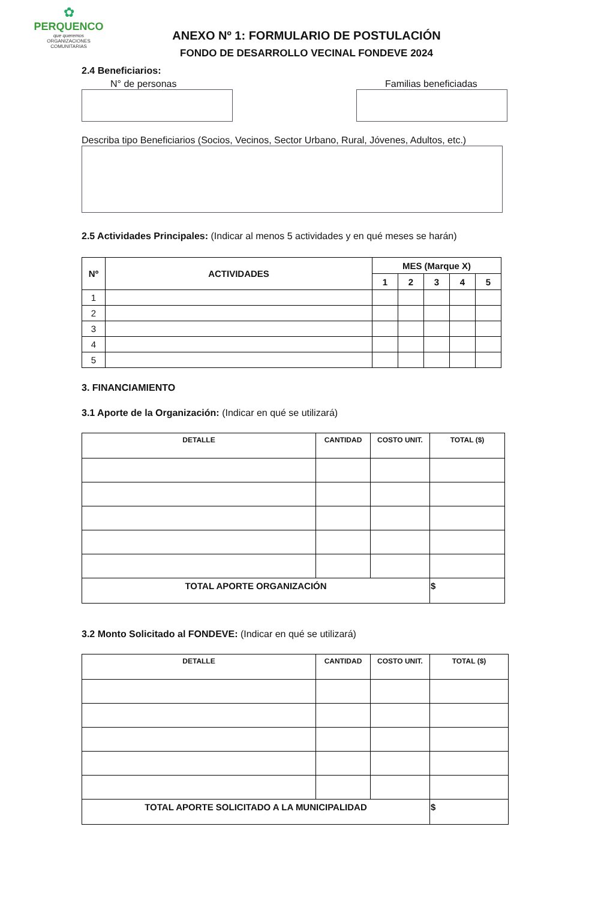✿
PERQUENCO
que queremos
ORGANIZACIONES
COMUNITARIAS
ANEXO Nº 1: FORMULARIO DE POSTULACIÓN
FONDO DE DESARROLLO VECINAL FONDEVE 2024
2.4 Beneficiarios:
N° de personas Familias beneficiadas
Describa tipo Beneficiarios (Socios, Vecinos, Sector Urbano, Rural, Jóvenes, Adultos, etc.)
2.5 Actividades Principales: (Indicar al menos 5 actividades y en qué meses se harán)
| Nº | ACTIVIDADES | MES (Marque X) | | | | |
| --- | --- | --- | --- | --- | --- | --- |
| | | 1 | 2 | 3 | 4 | 5 |
| 1 | | | | | | |
| 2 | | | | | | |
| 3 | | | | | | |
| 4 | | | | | | |
| 5 | | | | | | |
3. FINANCIAMIENTO
3.1 Aporte de la Organización: (Indicar en qué se utilizará)
| DETALLE | CANTIDAD | COSTO UNIT. | TOTAL ($) |
| --- | --- | --- | --- |
| TOTAL APORTE ORGANIZACIÓN | | | $ |
3.2 Monto Solicitado al FONDEVE: (Indicar en qué se utilizará)
| DETALLE | CANTIDAD | COSTO UNIT. | TOTAL ($) |
| --- | --- | --- | --- |
| TOTAL APORTE SOLICITADO A LA MUNICIPALIDAD | | | $ |